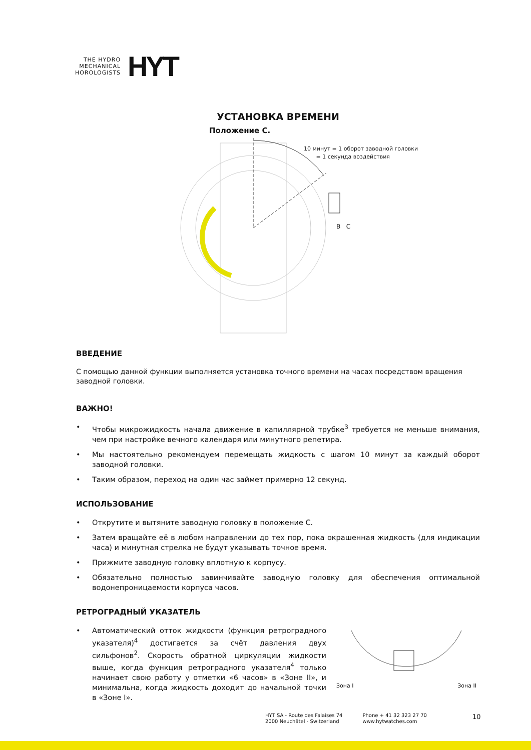THE HYDRO
MECHANICAL
HOROLOGISTS
HYT
УСТАНОВКА ВРЕМЕНИ
Положение С.
10 минут = 1 оборот заводной головки
= 1 секунда воздействия
B C
ВВЕДЕНИЕ
С помощью данной функции выполняется установка точного времени на часах посредством вращения заводной головки.
ВАЖНО!
• Чтобы микрожидкость начала движение в капиллярной трубке<sup>3</sup> требуется не меньше внимания, чем при настройке вечного календаря или минутного репетира.
• Мы настоятельно рекомендуем перемещать жидкость с шагом 10 минут за каждый оборот заводной головки.
• Таким образом, переход на один час займет примерно 12 секунд.
ИСПОЛЬЗОВАНИЕ
• Открутите и вытяните заводную головку в положение С.
• Затем вращайте её в любом направлении до тех пор, пока окрашенная жидкость (для индикации часа) и минутная стрелка не будут указывать точное время.
• Прижмите заводную головку вплотную к корпусу.
• Обязательно полностью завинчивайте заводную головку для обеспечения оптимальной водонепроницаемости корпуса часов.
РЕТРОГРАДНЫЙ УКАЗАТЕЛЬ
• Автоматический отток жидкости (функция ретроградного указателя)<sup>4</sup> достигается за счёт давления двух сильфонов<sup>2</sup>. Скорость обратной циркуляции жидкости выше, когда функция ретроградного указателя<sup>4</sup> только начинает свою работу у отметки «6 часов» в «Зоне II», и минимальна, когда жидкость доходит до начальной точки в «Зоне I».
Зона I Зона II
HYT SA - Route des Falaises 74
2000 Neuchâtel - Switzerland
Phone + 41 32 323 27 70
www.hytwatches.com
10